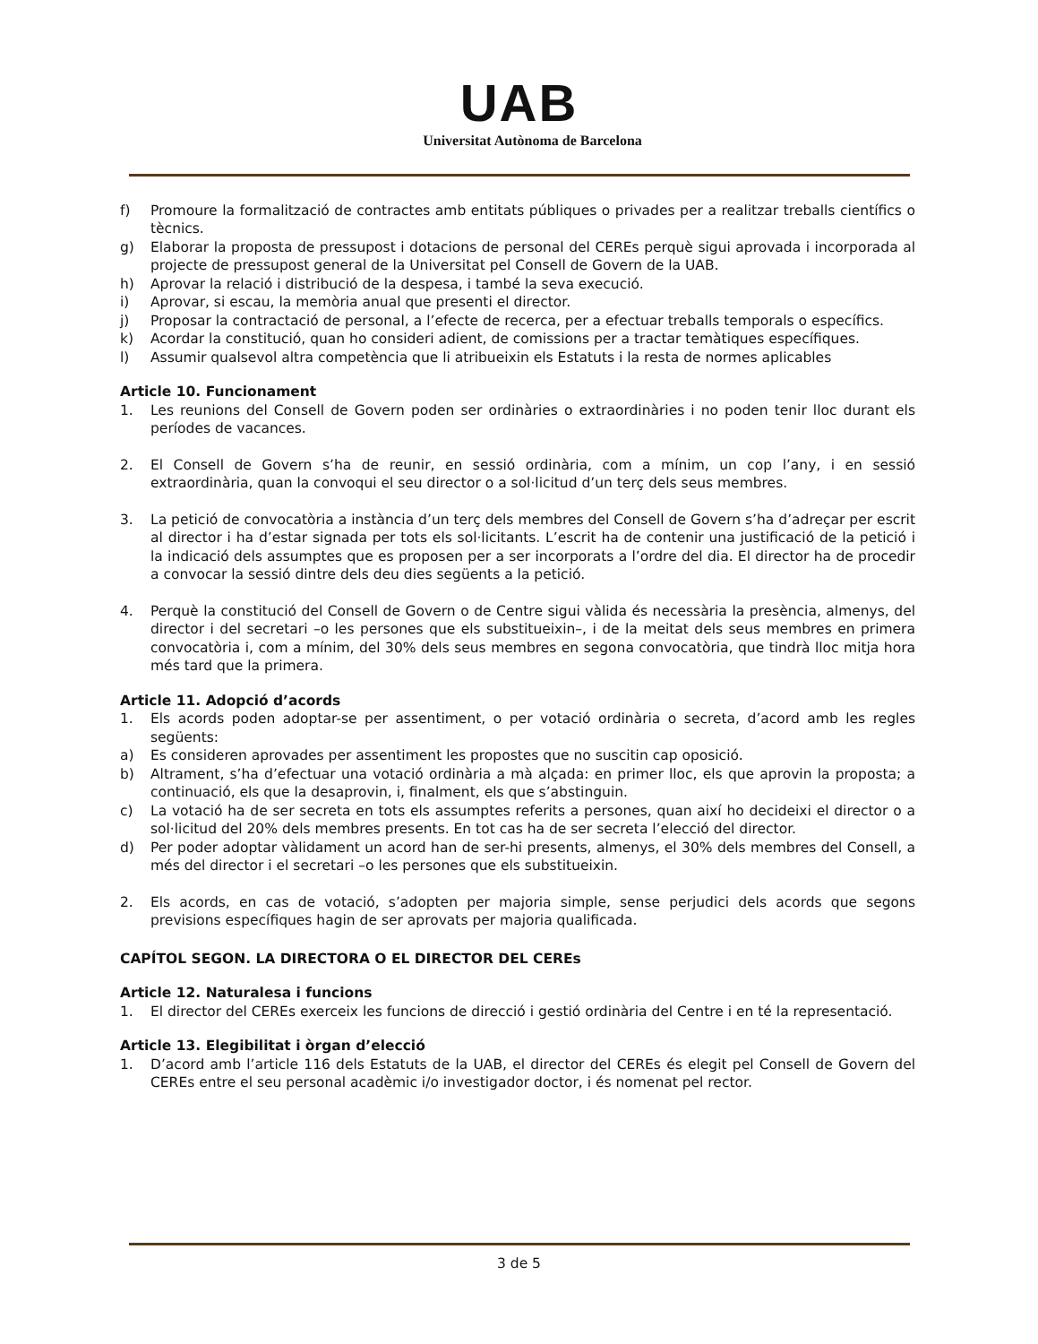UAB
Universitat Autònoma de Barcelona
f) Promoure la formalització de contractes amb entitats públiques o privades per a realitzar treballs científics o tècnics.
g) Elaborar la proposta de pressupost i dotacions de personal del CEREs perquè sigui aprovada i incorporada al projecte de pressupost general de la Universitat pel Consell de Govern de la UAB.
h) Aprovar la relació i distribució de la despesa, i també la seva execució.
i) Aprovar, si escau, la memòria anual que presenti el director.
j) Proposar la contractació de personal, a l’efecte de recerca, per a efectuar treballs temporals o específics.
k) Acordar la constitució, quan ho consideri adient, de comissions per a tractar temàtiques específiques.
l) Assumir qualsevol altra competència que li atribueixin els Estatuts i la resta de normes aplicables
Article 10. Funcionament
1. Les reunions del Consell de Govern poden ser ordinàries o extraordinàries i no poden tenir lloc durant els períodes de vacances.
2. El Consell de Govern s’ha de reunir, en sessió ordinària, com a mínim, un cop l’any, i en sessió extraordinària, quan la convoqui el seu director o a sol·licitud d’un terç dels seus membres.
3. La petició de convocatòria a instància d’un terç dels membres del Consell de Govern s’ha d’adreçar per escrit al director i ha d’estar signada per tots els sol·licitants. L’escrit ha de contenir una justificació de la petició i la indicació dels assumptes que es proposen per a ser incorporats a l’ordre del dia. El director ha de procedir a convocar la sessió dintre dels deu dies següents a la petició.
4. Perquè la constitució del Consell de Govern o de Centre sigui vàlida és necessària la presència, almenys, del director i del secretari –o les persones que els substitueixin–, i de la meitat dels seus membres en primera convocatòria i, com a mínim, del 30% dels seus membres en segona convocatòria, que tindrà lloc mitja hora més tard que la primera.
Article 11. Adopció d’acords
1. Els acords poden adoptar-se per assentiment, o per votació ordinària o secreta, d’acord amb les regles següents:
a) Es consideren aprovades per assentiment les propostes que no suscitin cap oposició.
b) Altrament, s’ha d’efectuar una votació ordinària a mà alçada: en primer lloc, els que aprovin la proposta; a continuació, els que la desaprovin, i, finalment, els que s’abstinguin.
c) La votació ha de ser secreta en tots els assumptes referits a persones, quan així ho decideixi el director o a sol·licitud del 20% dels membres presents. En tot cas ha de ser secreta l’elecció del director.
d) Per poder adoptar vàlidament un acord han de ser-hi presents, almenys, el 30% dels membres del Consell, a més del director i el secretari –o les persones que els substitueixin.
2. Els acords, en cas de votació, s’adopten per majoria simple, sense perjudici dels acords que segons previsions específiques hagin de ser aprovats per majoria qualificada.
CAPÍTOL SEGON. LA DIRECTORA O EL DIRECTOR DEL CEREs
Article 12. Naturalesa i funcions
1. El director del CEREs exerceix les funcions de direcció i gestió ordinària del Centre i en té la representació.
Article 13. Elegibilitat i òrgan d’elecció
1. D’acord amb l’article 116 dels Estatuts de la UAB, el director del CEREs és elegit pel Consell de Govern del CEREs entre el seu personal acadèmic i/o investigador doctor, i és nomenat pel rector.
3 de 5